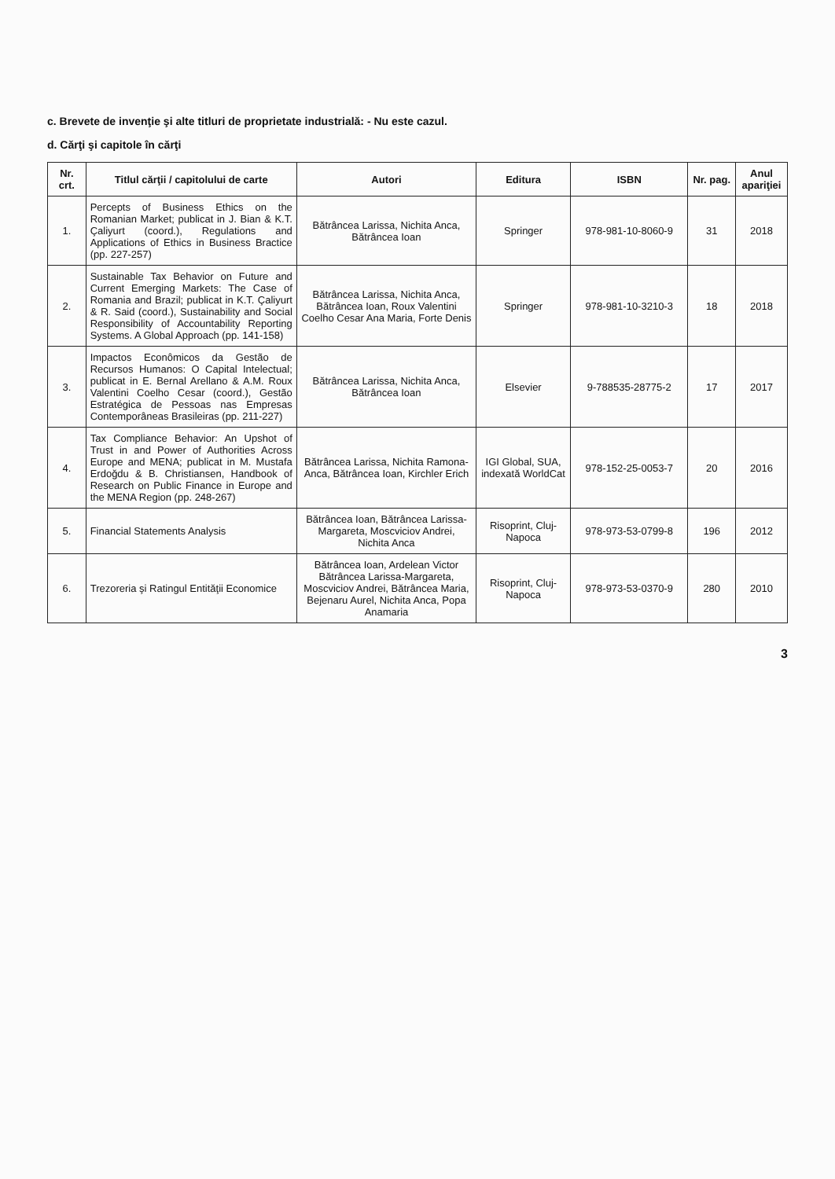c. Brevete de invenţie şi alte titluri de proprietate industrială: - Nu este cazul.
d. Cărţi şi capitole în cărţi
| Nr. crt. | Titlul cărţii / capitolului de carte | Autori | Editura | ISBN | Nr. pag. | Anul apariţiei |
| --- | --- | --- | --- | --- | --- | --- |
| 1. | Percepts of Business Ethics on the Romanian Market; publicat in J. Bian & K.T. Çaliyurt (coord.), Regulations and Applications of Ethics in Business Bractice (pp. 227-257) | Bătrâncea Larissa, Nichita Anca, Bătrâncea Ioan | Springer | 978-981-10-8060-9 | 31 | 2018 |
| 2. | Sustainable Tax Behavior on Future and Current Emerging Markets: The Case of Romania and Brazil; publicat in K.T. Çaliyurt & R. Said (coord.), Sustainability and Social Responsibility of Accountability Reporting Systems. A Global Approach (pp. 141-158) | Bătrâncea Larissa, Nichita Anca, Bătrâncea Ioan, Roux Valentini Coelho Cesar Ana Maria, Forte Denis | Springer | 978-981-10-3210-3 | 18 | 2018 |
| 3. | Impactos Econômicos da Gestão de Recursos Humanos: O Capital Intelectual; publicat in E. Bernal Arellano & A.M. Roux Valentini Coelho Cesar (coord.), Gestão Estratégica de Pessoas nas Empresas Contemporâneas Brasileiras (pp. 211-227) | Bătrâncea Larissa, Nichita Anca, Bătrâncea Ioan | Elsevier | 9-788535-28775-2 | 17 | 2017 |
| 4. | Tax Compliance Behavior: An Upshot of Trust in and Power of Authorities Across Europe and MENA; publicat in M. Mustafa Erdoğdu & B. Christiansen, Handbook of Research on Public Finance in Europe and the MENA Region (pp. 248-267) | Bătrâncea Larissa, Nichita Ramona-Anca, Bătrâncea Ioan, Kirchler Erich | IGI Global, SUA, indexată WorldCat | 978-152-25-0053-7 | 20 | 2016 |
| 5. | Financial Statements Analysis | Bătrâncea Ioan, Bătrâncea Larissa-Margareta, Moscviciov Andrei, Nichita Anca | Risoprint, Cluj-Napoca | 978-973-53-0799-8 | 196 | 2012 |
| 6. | Trezoreria şi Ratingul Entităţii Economice | Bătrâncea Ioan, Ardelean Victor Bătrâncea Larissa-Margareta, Moscviciov Andrei, Bătrâncea Maria, Bejenaru Aurel, Nichita Anca, Popa Anamaria | Risoprint, Cluj-Napoca | 978-973-53-0370-9 | 280 | 2010 |
3